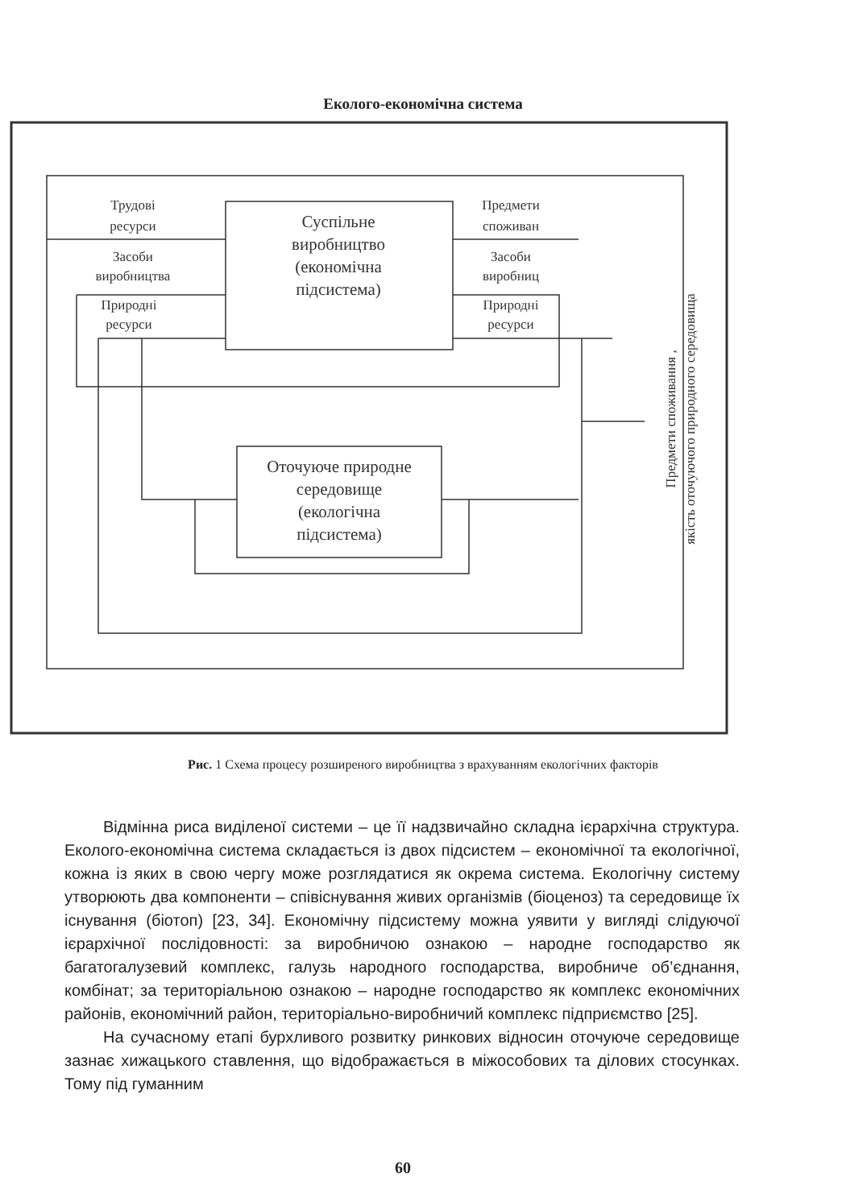Еколого-економічна система
Трудові
ресурси
Засоби
виробництва
Природні
ресурси
Предмети
споживан
Засоби
виробниц
Природні
ресурси
Суспільне
виробництво
(економічна
підсистема)
Оточуюче природне
середовище
(екологічна
підсистема)
Предмети споживання ,
якість оточуючого природного середовища
Рис. 1 Схема процесу розширеного виробництва з врахуванням екологічних факторів
Відмінна риса виділеної системи – це її надзвичайно складна ієрархічна структура. Еколого-економічна система складається із двох підсистем – економічної та екологічної, кожна із яких в свою чергу може розглядатися як окрема система. Екологічну систему утворюють два компоненти – співіснування живих організмів (біоценоз) та середовище їх існування (біотоп) [23, 34]. Економічну підсистему можна уявити у вигляді слідуючої ієрархічної послідовності: за виробничою ознакою – народне господарство як багатогалузевий комплекс, галузь народного господарства, виробниче об’єднання, комбінат; за територіальною ознакою – народне господарство як комплекс економічних районів, економічний район, територіально-виробничий комплекс підприємство [25].
На сучасному етапі бурхливого розвитку ринкових відносин оточуюче середовище зазнає хижацького ставлення, що відображається в міжособових та ділових стосунках. Тому під гуманним
60